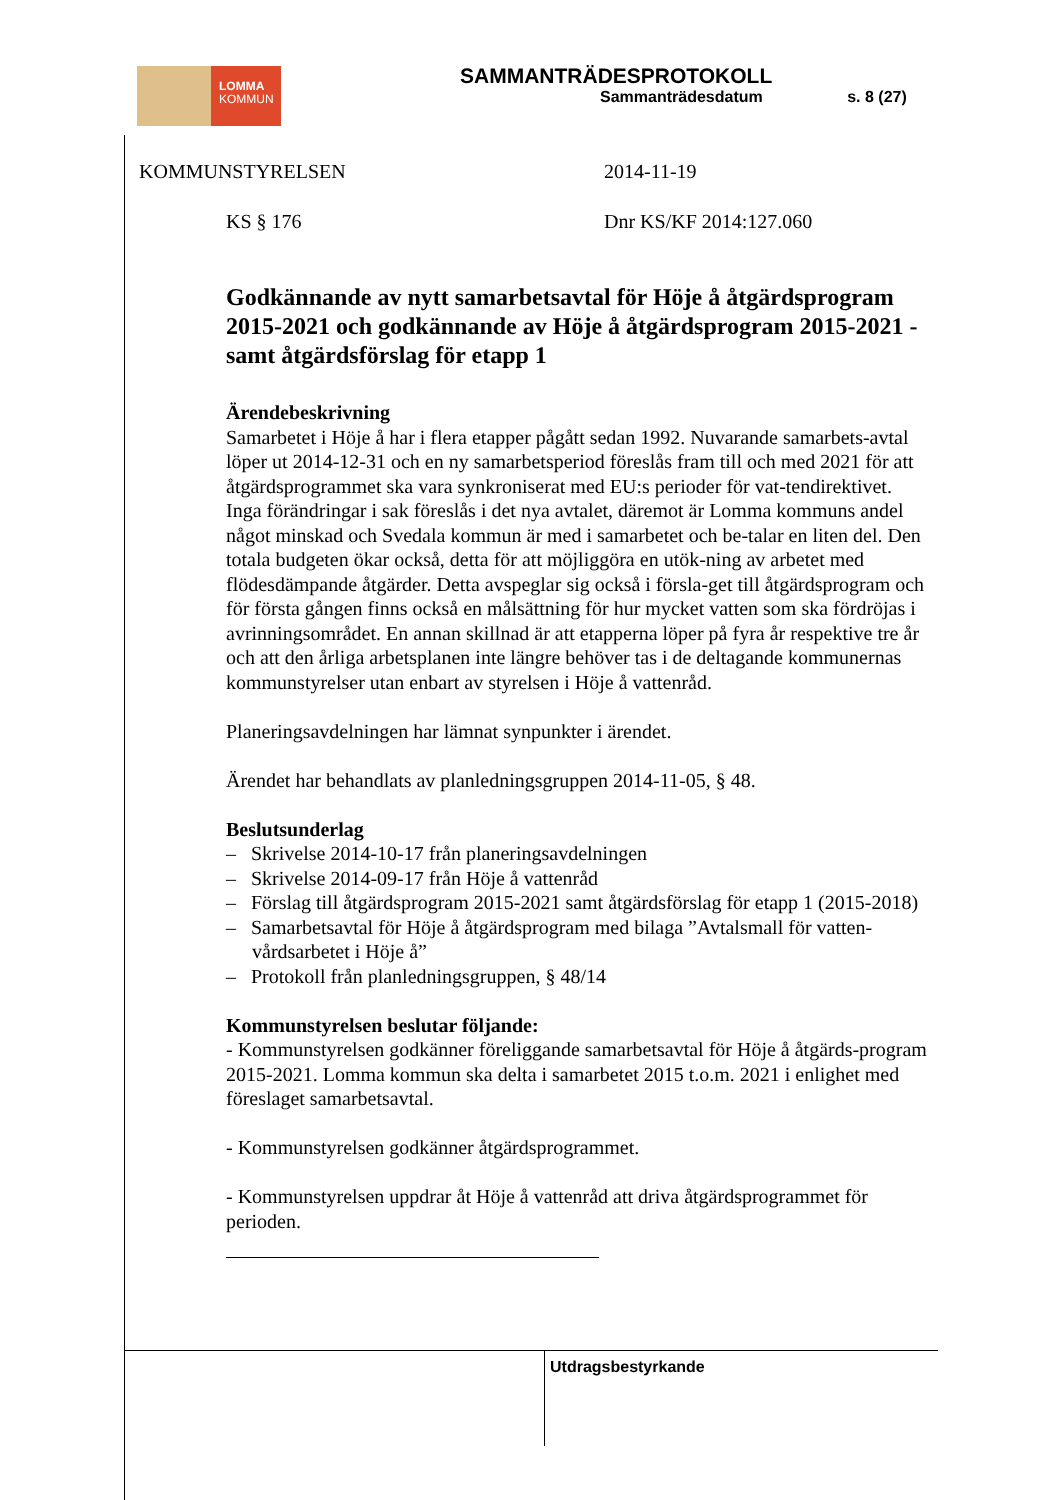LOMMA
KOMMUN
SAMMANTRÄDESPROTOKOLL
Sammanträdesdatum s. 8 (27)
KOMMUNSTYRELSEN 2014-11-19
KS § 176 Dnr KS/KF 2014:127.060
Godkännande av nytt samarbetsavtal för Höje å åtgärdsprogram 2015-2021 och godkännande av Höje å åtgärdsprogram 2015-2021 - samt åtgärdsförslag för etapp 1
Ärendebeskrivning
Samarbetet i Höje å har i flera etapper pågått sedan 1992. Nuvarande samarbets-avtal löper ut 2014-12-31 och en ny samarbetsperiod föreslås fram till och med 2021 för att åtgärdsprogrammet ska vara synkroniserat med EU:s perioder för vat-tendirektivet. Inga förändringar i sak föreslås i det nya avtalet, däremot är Lomma kommuns andel något minskad och Svedala kommun är med i samarbetet och be-talar en liten del. Den totala budgeten ökar också, detta för att möjliggöra en utök-ning av arbetet med flödesdämpande åtgärder. Detta avspeglar sig också i försla-get till åtgärdsprogram och för första gången finns också en målsättning för hur mycket vatten som ska fördröjas i avrinningsområdet. En annan skillnad är att etapperna löper på fyra år respektive tre år och att den årliga arbetsplanen inte längre behöver tas i de deltagande kommunernas kommunstyrelser utan enbart av styrelsen i Höje å vattenråd.
Planeringsavdelningen har lämnat synpunkter i ärendet.
Ärendet har behandlats av planledningsgruppen 2014-11-05, § 48.
Beslutsunderlag
– Skrivelse 2014-10-17 från planeringsavdelningen
– Skrivelse 2014-09-17 från Höje å vattenråd
– Förslag till åtgärdsprogram 2015-2021 samt åtgärdsförslag för etapp 1 (2015-2018)
– Samarbetsavtal för Höje å åtgärdsprogram med bilaga ”Avtalsmall för vatten-vårdsarbetet i Höje å”
– Protokoll från planledningsgruppen, § 48/14
Kommunstyrelsen beslutar följande:
- Kommunstyrelsen godkänner föreliggande samarbetsavtal för Höje å åtgärds-program 2015-2021. Lomma kommun ska delta i samarbetet 2015 t.o.m. 2021 i enlighet med föreslaget samarbetsavtal.
- Kommunstyrelsen godkänner åtgärdsprogrammet.
- Kommunstyrelsen uppdrar åt Höje å vattenråd att driva åtgärdsprogrammet för perioden.
Utdragsbestyrkande